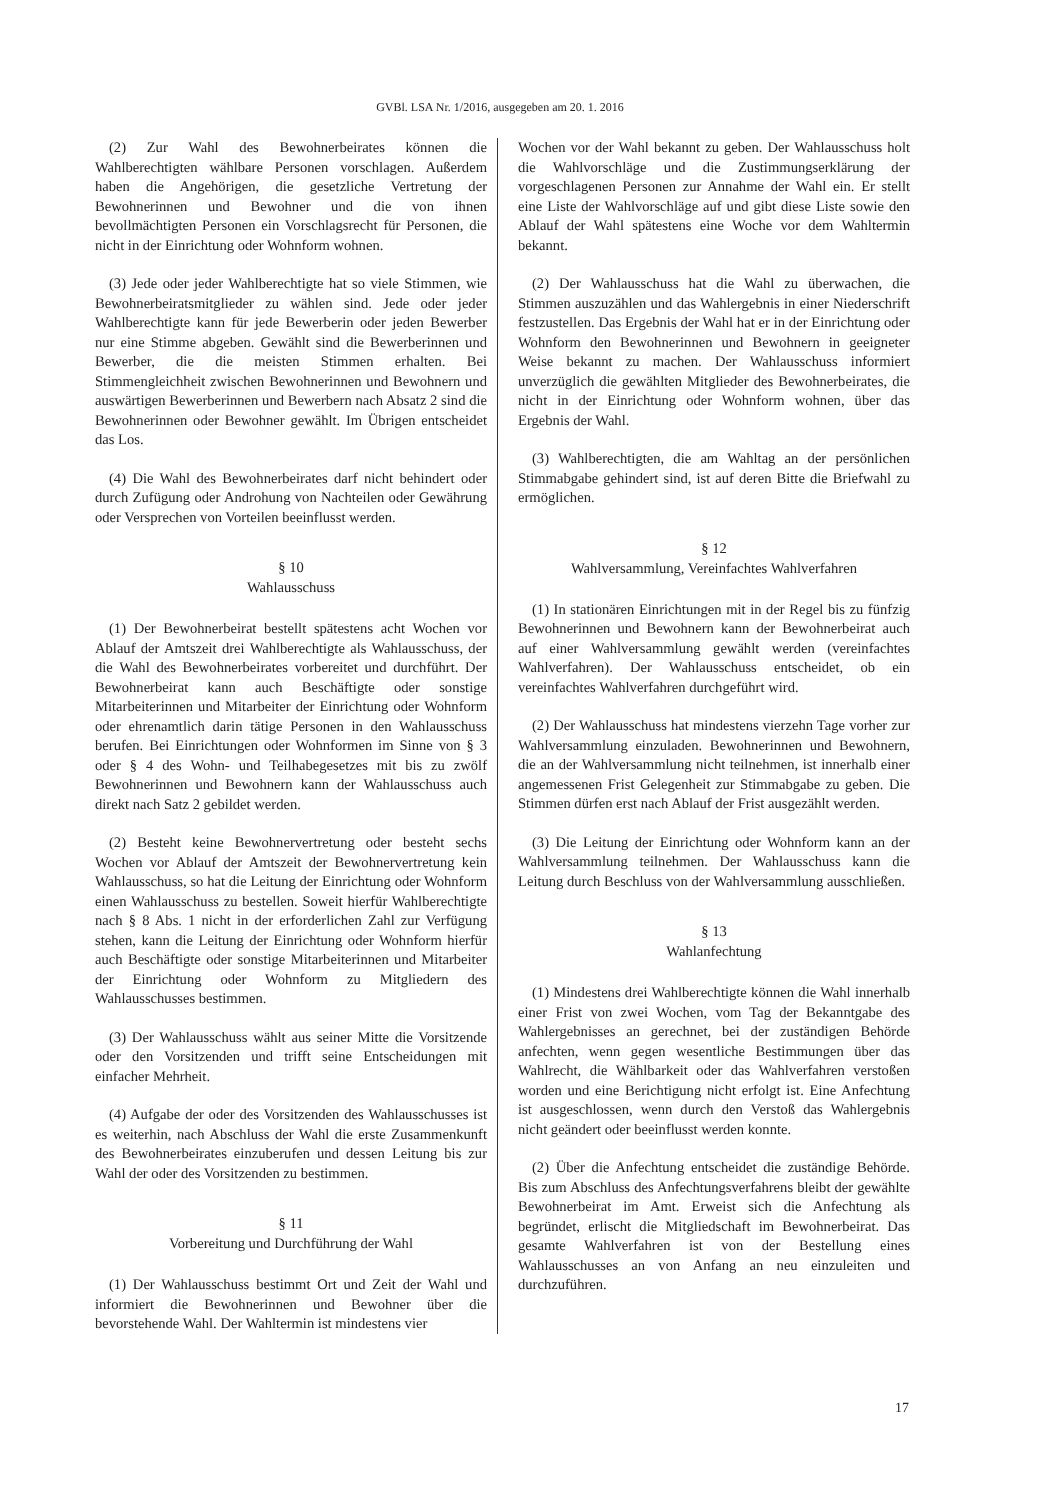GVBl. LSA Nr. 1/2016, ausgegeben am 20. 1. 2016
(2) Zur Wahl des Bewohnerbeirates können die Wahlberechtigten wählbare Personen vorschlagen. Außerdem haben die Angehörigen, die gesetzliche Vertretung der Bewohnerinnen und Bewohner und die von ihnen bevollmächtigten Personen ein Vorschlagsrecht für Personen, die nicht in der Einrichtung oder Wohnform wohnen.
(3) Jede oder jeder Wahlberechtigte hat so viele Stimmen, wie Bewohnerbeiratsmitglieder zu wählen sind. Jede oder jeder Wahlberechtigte kann für jede Bewerberin oder jeden Bewerber nur eine Stimme abgeben. Gewählt sind die Bewerberinnen und Bewerber, die die meisten Stimmen erhalten. Bei Stimmengleichheit zwischen Bewohnerinnen und Bewohnern und auswärtigen Bewerberinnen und Bewerbern nach Absatz 2 sind die Bewohnerinnen oder Bewohner gewählt. Im Übrigen entscheidet das Los.
(4) Die Wahl des Bewohnerbeirates darf nicht behindert oder durch Zufügung oder Androhung von Nachteilen oder Gewährung oder Versprechen von Vorteilen beeinflusst werden.
§ 10
Wahlausschuss
(1) Der Bewohnerbeirat bestellt spätestens acht Wochen vor Ablauf der Amtszeit drei Wahlberechtigte als Wahlausschuss, der die Wahl des Bewohnerbeirates vorbereitet und durchführt. Der Bewohnerbeirat kann auch Beschäftigte oder sonstige Mitarbeiterinnen und Mitarbeiter der Einrichtung oder Wohnform oder ehrenamtlich darin tätige Personen in den Wahlausschuss berufen. Bei Einrichtungen oder Wohnformen im Sinne von § 3 oder § 4 des Wohn- und Teilhabegesetzes mit bis zu zwölf Bewohnerinnen und Bewohnern kann der Wahlausschuss auch direkt nach Satz 2 gebildet werden.
(2) Besteht keine Bewohnervertretung oder besteht sechs Wochen vor Ablauf der Amtszeit der Bewohnervertretung kein Wahlausschuss, so hat die Leitung der Einrichtung oder Wohnform einen Wahlausschuss zu bestellen. Soweit hierfür Wahlberechtigte nach § 8 Abs. 1 nicht in der erforderlichen Zahl zur Verfügung stehen, kann die Leitung der Einrichtung oder Wohnform hierfür auch Beschäftigte oder sonstige Mitarbeiterinnen und Mitarbeiter der Einrichtung oder Wohnform zu Mitgliedern des Wahlausschusses bestimmen.
(3) Der Wahlausschuss wählt aus seiner Mitte die Vorsitzende oder den Vorsitzenden und trifft seine Entscheidungen mit einfacher Mehrheit.
(4) Aufgabe der oder des Vorsitzenden des Wahlausschusses ist es weiterhin, nach Abschluss der Wahl die erste Zusammenkunft des Bewohnerbeirates einzuberufen und dessen Leitung bis zur Wahl der oder des Vorsitzenden zu bestimmen.
§ 11
Vorbereitung und Durchführung der Wahl
(1) Der Wahlausschuss bestimmt Ort und Zeit der Wahl und informiert die Bewohnerinnen und Bewohner über die bevorstehende Wahl. Der Wahltermin ist mindestens vier
Wochen vor der Wahl bekannt zu geben. Der Wahlausschuss holt die Wahlvorschläge und die Zustimmungserklärung der vorgeschlagenen Personen zur Annahme der Wahl ein. Er stellt eine Liste der Wahlvorschläge auf und gibt diese Liste sowie den Ablauf der Wahl spätestens eine Woche vor dem Wahltermin bekannt.
(2) Der Wahlausschuss hat die Wahl zu überwachen, die Stimmen auszuzählen und das Wahlergebnis in einer Niederschrift festzustellen. Das Ergebnis der Wahl hat er in der Einrichtung oder Wohnform den Bewohnerinnen und Bewohnern in geeigneter Weise bekannt zu machen. Der Wahlausschuss informiert unverzüglich die gewählten Mitglieder des Bewohnerbeirates, die nicht in der Einrichtung oder Wohnform wohnen, über das Ergebnis der Wahl.
(3) Wahlberechtigten, die am Wahltag an der persönlichen Stimmabgabe gehindert sind, ist auf deren Bitte die Briefwahl zu ermöglichen.
§ 12
Wahlversammlung, Vereinfachtes Wahlverfahren
(1) In stationären Einrichtungen mit in der Regel bis zu fünfzig Bewohnerinnen und Bewohnern kann der Bewohnerbeirat auch auf einer Wahlversammlung gewählt werden (vereinfachtes Wahlverfahren). Der Wahlausschuss entscheidet, ob ein vereinfachtes Wahlverfahren durchgeführt wird.
(2) Der Wahlausschuss hat mindestens vierzehn Tage vorher zur Wahlversammlung einzuladen. Bewohnerinnen und Bewohnern, die an der Wahlversammlung nicht teilnehmen, ist innerhalb einer angemessenen Frist Gelegenheit zur Stimmabgabe zu geben. Die Stimmen dürfen erst nach Ablauf der Frist ausgezählt werden.
(3) Die Leitung der Einrichtung oder Wohnform kann an der Wahlversammlung teilnehmen. Der Wahlausschuss kann die Leitung durch Beschluss von der Wahlversammlung ausschließen.
§ 13
Wahlanfechtung
(1) Mindestens drei Wahlberechtigte können die Wahl innerhalb einer Frist von zwei Wochen, vom Tag der Bekanntgabe des Wahlergebnisses an gerechnet, bei der zuständigen Behörde anfechten, wenn gegen wesentliche Bestimmungen über das Wahlrecht, die Wählbarkeit oder das Wahlverfahren verstoßen worden und eine Berichtigung nicht erfolgt ist. Eine Anfechtung ist ausgeschlossen, wenn durch den Verstoß das Wahlergebnis nicht geändert oder beeinflusst werden konnte.
(2) Über die Anfechtung entscheidet die zuständige Behörde. Bis zum Abschluss des Anfechtungsverfahrens bleibt der gewählte Bewohnerbeirat im Amt. Erweist sich die Anfechtung als begründet, erlischt die Mitgliedschaft im Bewohnerbeirat. Das gesamte Wahlverfahren ist von der Bestellung eines Wahlausschusses an von Anfang an neu einzuleiten und durchzuführen.
17